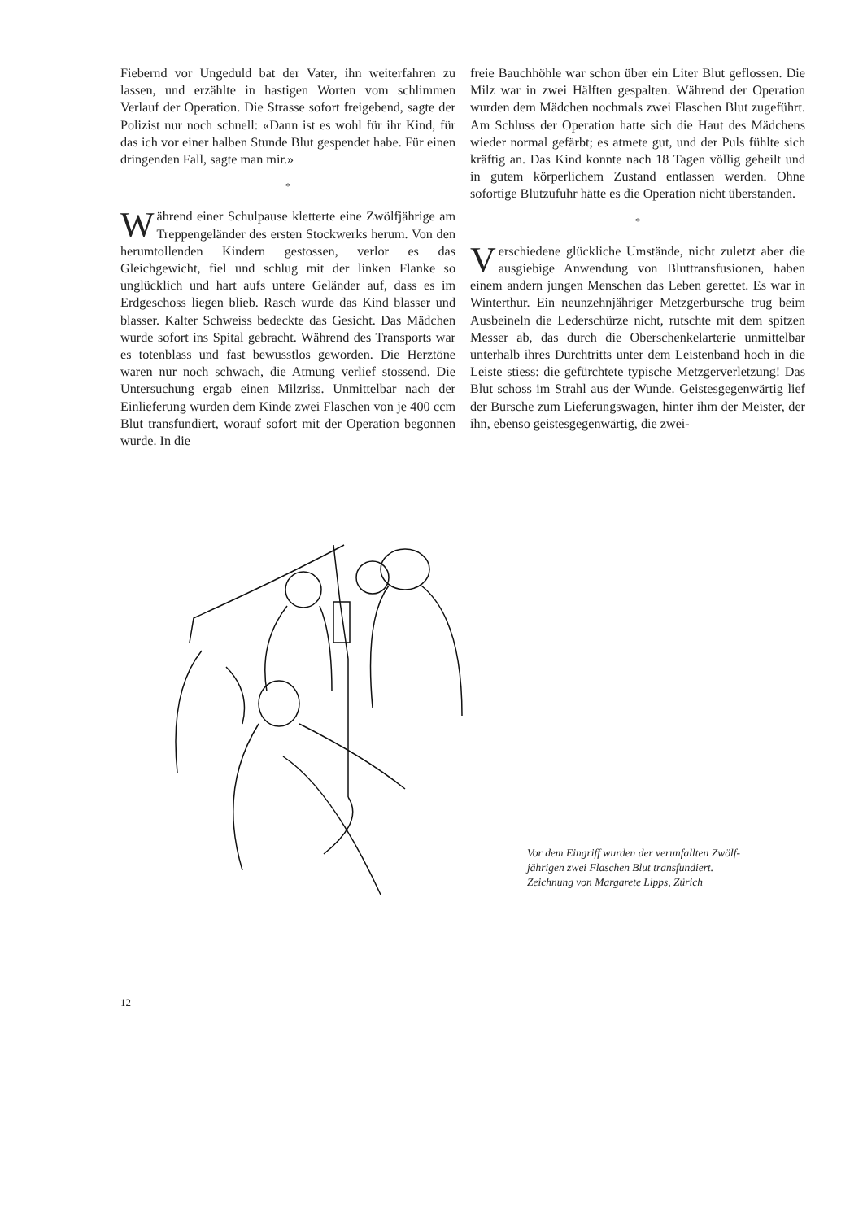Fiebernd vor Ungeduld bat der Vater, ihn weiterfahren zu lassen, und erzählte in hastigen Worten vom schlimmen Verlauf der Operation. Die Strasse sofort freigebend, sagte der Polizist nur noch schnell: «Dann ist es wohl für ihr Kind, für das ich vor einer halben Stunde Blut gespendet habe. Für einen dringenden Fall, sagte man mir.»
*
Während einer Schulpause kletterte eine Zwölfjährige am Treppengeländer des ersten Stockwerks herum. Von den herumtollenden Kindern gestossen, verlor es das Gleichgewicht, fiel und schlug mit der linken Flanke so unglücklich und hart aufs untere Geländer auf, dass es im Erdgeschoss liegen blieb. Rasch wurde das Kind blasser und blasser. Kalter Schweiss bedeckte das Gesicht. Das Mädchen wurde sofort ins Spital gebracht. Während des Transports war es totenblass und fast bewusstlos geworden. Die Herztöne waren nur noch schwach, die Atmung verlief stossend. Die Untersuchung ergab einen Milzriss. Unmittelbar nach der Einlieferung wurden dem Kinde zwei Flaschen von je 400 ccm Blut transfundiert, worauf sofort mit der Operation begonnen wurde. In die
freie Bauchhöhle war schon über ein Liter Blut geflossen. Die Milz war in zwei Hälften gespalten. Während der Operation wurden dem Mädchen nochmals zwei Flaschen Blut zugeführt. Am Schluss der Operation hatte sich die Haut des Mädchens wieder normal gefärbt; es atmete gut, und der Puls fühlte sich kräftig an. Das Kind konnte nach 18 Tagen völlig geheilt und in gutem körperlichem Zustand entlassen werden. Ohne sofortige Blutzufuhr hätte es die Operation nicht überstanden.
*
Verschiedene glückliche Umstände, nicht zuletzt aber die ausgiebige Anwendung von Bluttransfusionen, haben einem andern jungen Menschen das Leben gerettet. Es war in Winterthur. Ein neunzehnjähriger Metzgerbursche trug beim Ausbeineln die Lederschürze nicht, rutschte mit dem spitzen Messer ab, das durch die Oberschenkelarterie unmittelbar unterhalb ihres Durchtritts unter dem Leistenband hoch in die Leiste stiess: die gefürchtete typische Metzgerverletzung! Das Blut schoss im Strahl aus der Wunde. Geistesgegenwärtig lief der Bursche zum Lieferungswagen, hinter ihm der Meister, der ihn, ebenso geistesgegenwärtig, die zwei-
Vor dem Eingriff wurden der verunfallten Zwölf-
jährigen zwei Flaschen Blut transfundiert.
Zeichnung von Margarete Lipps, Zürich
12